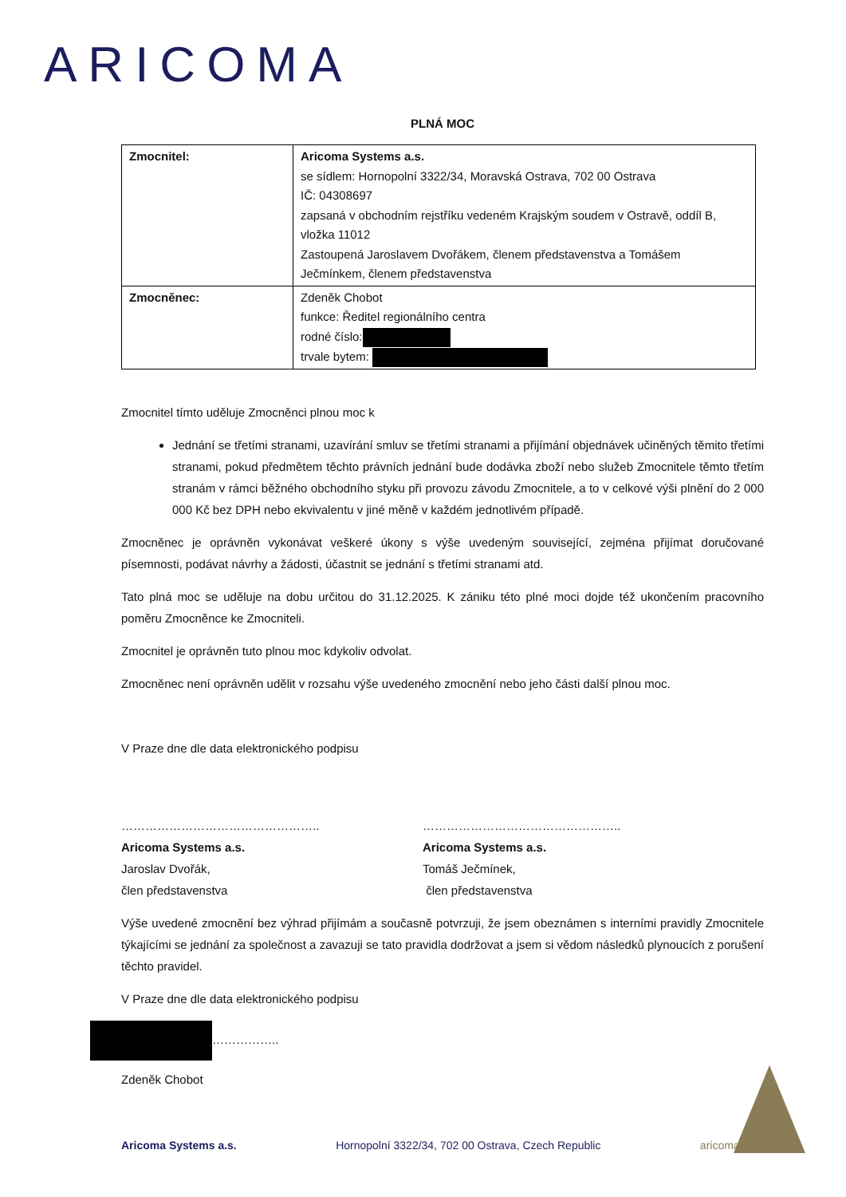ARICOMA
PLNÁ MOC
| Zmocnitel: | Aricoma Systems a.s. se sídlem: Hornopolní 3322/34, Moravská Ostrava, 702 00 Ostrava IČ: 04308697 zapsaná v obchodním rejstříku vedeném Krajským soudem v Ostravě, oddíl B, vložka 11012 Zastoupená Jaroslavem Dvořákem, členem představenstva a Tomášem Ječmínkem, členem představenstva |
| Zmocněnec: | Zdeněk Chobot funkce: Ředitel regionálního centra rodné číslo: trvale bytem: |
Zmocnitel tímto uděluje Zmocněnci plnou moc k
Jednání se třetími stranami, uzavírání smluv se třetími stranami a přijímání objednávek učiněných těmito třetími stranami, pokud předmětem těchto právních jednání bude dodávka zboží nebo služeb Zmocnitele těmto třetím stranám v rámci běžného obchodního styku při provozu závodu Zmocnitele, a to v celkové výši plnění do 2 000 000 Kč bez DPH nebo ekvivalentu v jiné měně v každém jednotlivém případě.
Zmocněnec je oprávněn vykonávat veškeré úkony s výše uvedeným související, zejména přijímat doručované písemnosti, podávat návrhy a žádosti, účastnit se jednání s třetími stranami atd.
Tato plná moc se uděluje na dobu určitou do 31.12.2025. K zániku této plné moci dojde též ukončením pracovního poměru Zmocněnce ke Zmocniteli.
Zmocnitel je oprávněn tuto plnou moc kdykoliv odvolat.
Zmocněnec není oprávněn udělit v rozsahu výše uvedeného zmocnění nebo jeho části další plnou moc.
V Praze dne dle data elektronického podpisu
…………………………………………..
Aricoma Systems a.s.
Jaroslav Dvořák,
člen představenstva
…………………………………………..
Aricoma Systems a.s.
Tomáš Ječmínek,
člen představenstva
Výše uvedené zmocnění bez výhrad přijímám a současně potvrzuji, že jsem obeznámen s interními pravidly Zmocnitele týkajícími se jednání za společnost a zavazuji se tato pravidla dodržovat a jsem si vědom následků plynoucích z porušení těchto pravidel.
V Praze dne dle data elektronického podpisu
……………..
Zdeněk Chobot
Aricoma Systems a.s. Hornopolní 3322/34, 702 00 Ostrava, Czech Republic aricoma.com